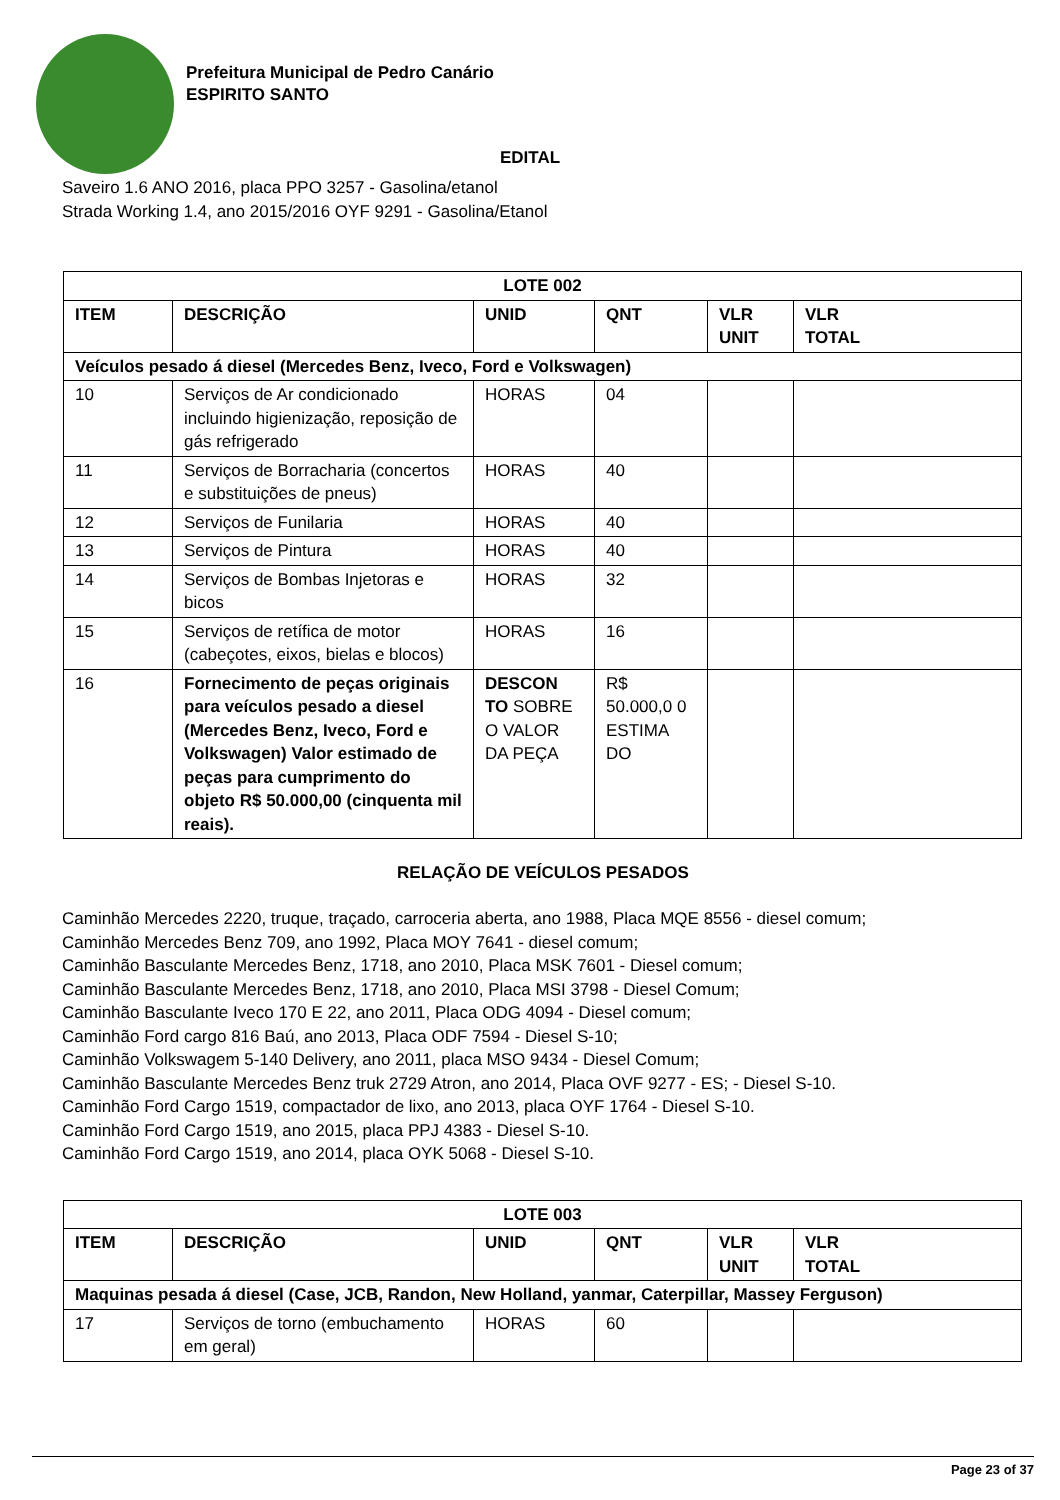Prefeitura Municipal de Pedro Canário
ESPIRITO SANTO
EDITAL
Saveiro 1.6 ANO 2016, placa PPO 3257 - Gasolina/etanol
Strada Working 1.4, ano 2015/2016 OYF 9291 - Gasolina/Etanol
| LOTE 002 | | | | | |
| ITEM | DESCRIÇÃO | UNID | QNT | VLR UNIT | VLR TOTAL |
| Veículos pesado á diesel (Mercedes Benz, Iveco, Ford e Volkswagen) | | | | | |
| 10 | Serviços de Ar condicionado incluindo higienização, reposição de gás refrigerado | HORAS | 04 | | |
| 11 | Serviços de Borracharia (concertos e substituições de pneus) | HORAS | 40 | | |
| 12 | Serviços de Funilaria | HORAS | 40 | | |
| 13 | Serviços de Pintura | HORAS | 40 | | |
| 14 | Serviços de Bombas Injetoras e bicos | HORAS | 32 | | |
| 15 | Serviços de retífica de motor (cabeçotes, eixos, bielas e blocos) | HORAS | 16 | | |
| 16 | Fornecimento de peças originais para veículos pesado a diesel (Mercedes Benz, Iveco, Ford e Volkswagen) Valor estimado de peças para cumprimento do objeto R$ 50.000,00 (cinquenta mil reais). | DESCON TO SOBRE O VALOR DA PEÇA | R$ 50.000,0 0 ESTIMA DO | | |
RELAÇÃO DE VEÍCULOS PESADOS
Caminhão Mercedes 2220, truque, traçado, carroceria aberta, ano 1988, Placa MQE 8556 - diesel comum;
Caminhão Mercedes Benz 709, ano 1992, Placa MOY 7641 - diesel comum;
Caminhão Basculante Mercedes Benz, 1718, ano 2010, Placa MSK 7601 - Diesel comum;
Caminhão Basculante Mercedes Benz, 1718, ano 2010, Placa MSI 3798 - Diesel Comum;
Caminhão Basculante Iveco 170 E 22, ano 2011, Placa ODG 4094 - Diesel comum;
Caminhão Ford cargo 816 Baú, ano 2013, Placa ODF 7594 - Diesel S-10;
Caminhão Volkswagem 5-140 Delivery, ano 2011, placa MSO 9434 - Diesel Comum;
Caminhão Basculante Mercedes Benz truk 2729 Atron, ano 2014, Placa OVF 9277 - ES; - Diesel S-10.
Caminhão Ford Cargo 1519, compactador de lixo, ano 2013, placa OYF 1764 - Diesel S-10.
Caminhão Ford Cargo 1519, ano 2015, placa PPJ 4383 - Diesel S-10.
Caminhão Ford Cargo 1519, ano 2014, placa OYK 5068 - Diesel S-10.
| LOTE 003 | | | | | |
| ITEM | DESCRIÇÃO | UNID | QNT | VLR UNIT | VLR TOTAL |
| Maquinas pesada á diesel (Case, JCB, Randon, New Holland, yanmar, Caterpillar, Massey Ferguson) | | | | | |
| 17 | Serviços de torno (embuchamento em geral) | HORAS | 60 | | |
Page 23 of 37